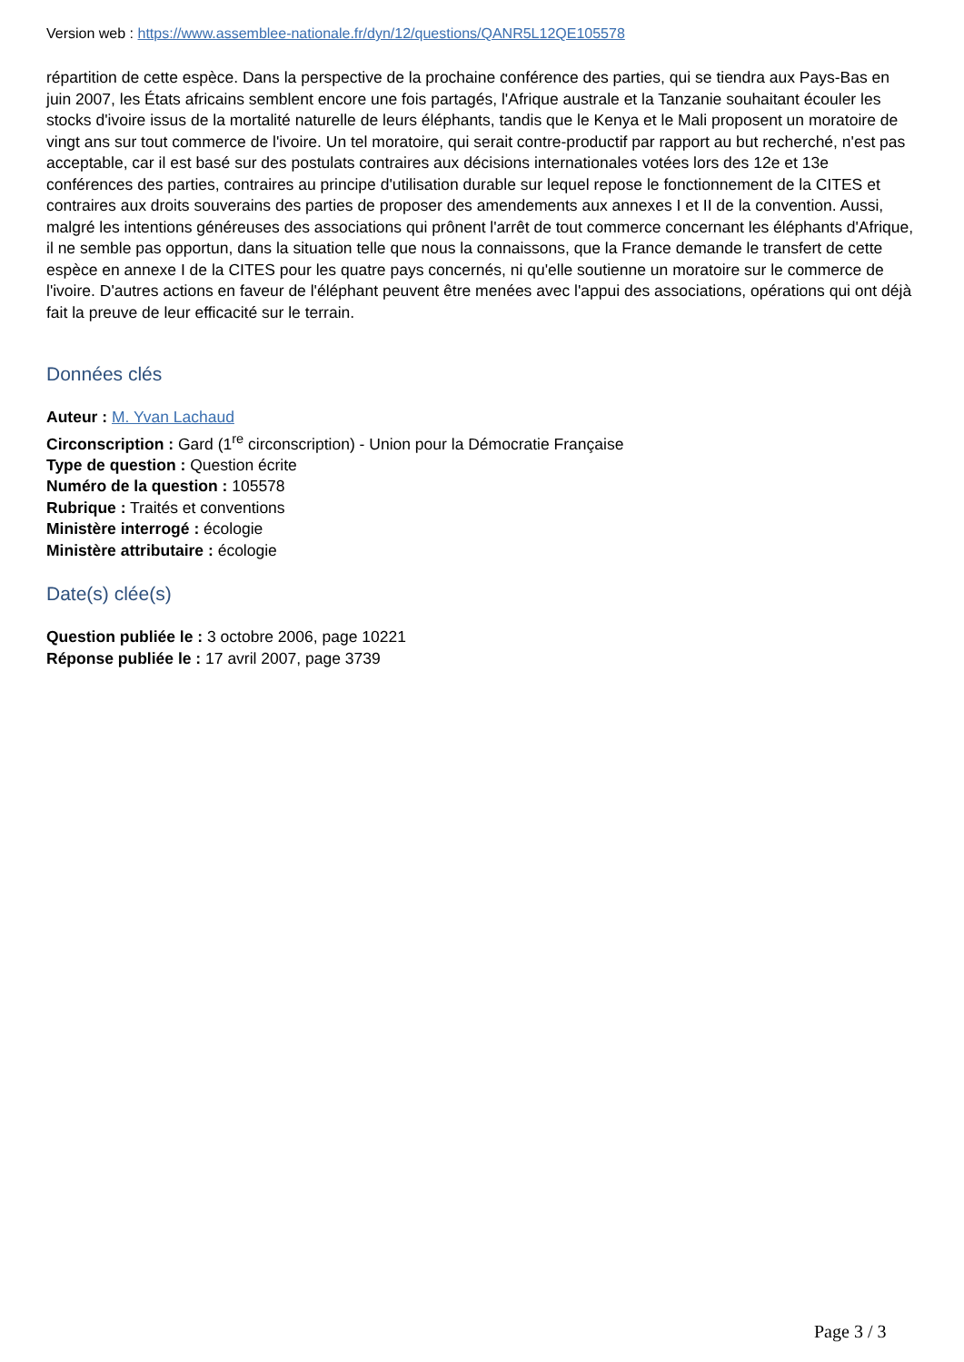Version web : https://www.assemblee-nationale.fr/dyn/12/questions/QANR5L12QE105578
répartition de cette espèce. Dans la perspective de la prochaine conférence des parties, qui se tiendra aux Pays-Bas en juin 2007, les États africains semblent encore une fois partagés, l'Afrique australe et la Tanzanie souhaitant écouler les stocks d'ivoire issus de la mortalité naturelle de leurs éléphants, tandis que le Kenya et le Mali proposent un moratoire de vingt ans sur tout commerce de l'ivoire. Un tel moratoire, qui serait contre-productif par rapport au but recherché, n'est pas acceptable, car il est basé sur des postulats contraires aux décisions internationales votées lors des 12e et 13e conférences des parties, contraires au principe d'utilisation durable sur lequel repose le fonctionnement de la CITES et contraires aux droits souverains des parties de proposer des amendements aux annexes I et II de la convention. Aussi, malgré les intentions généreuses des associations qui prônent l'arrêt de tout commerce concernant les éléphants d'Afrique, il ne semble pas opportun, dans la situation telle que nous la connaissons, que la France demande le transfert de cette espèce en annexe I de la CITES pour les quatre pays concernés, ni qu'elle soutienne un moratoire sur le commerce de l'ivoire. D'autres actions en faveur de l'éléphant peuvent être menées avec l'appui des associations, opérations qui ont déjà fait la preuve de leur efficacité sur le terrain.
Données clés
Auteur : M. Yvan Lachaud
Circonscription : Gard (1<sup>re</sup> circonscription) - Union pour la Démocratie Française
Type de question : Question écrite
Numéro de la question : 105578
Rubrique : Traités et conventions
Ministère interrogé : écologie
Ministère attributaire : écologie
Date(s) clée(s)
Question publiée le : 3 octobre 2006, page 10221
Réponse publiée le : 17 avril 2007, page 3739
Page 3 / 3